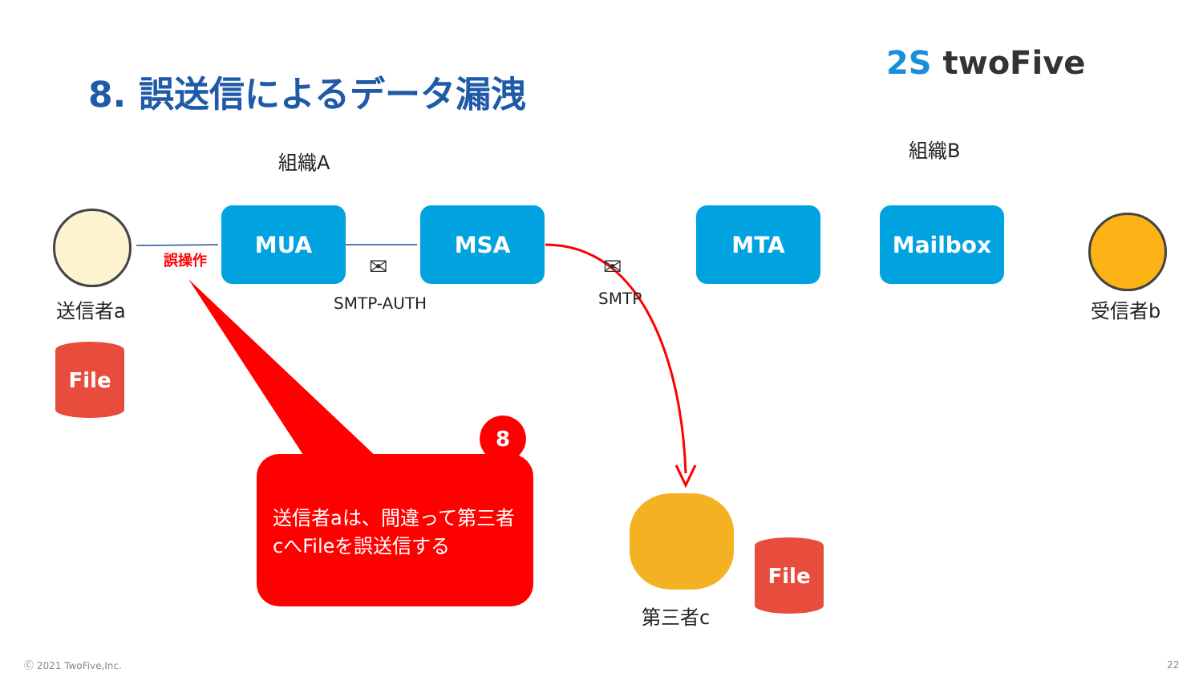8. 誤送信によるデータ漏洩
2S twoFive
組織A
組織B
送信者a
誤操作
MUA MSA MTA Mailbox
✉ ✉
SMTP-AUTH SMTP 受信者b
File
送信者aは、間違って第三者cへFileを誤送信する
8
File
第三者c
Ⓒ 2021 TwoFive,Inc. 22